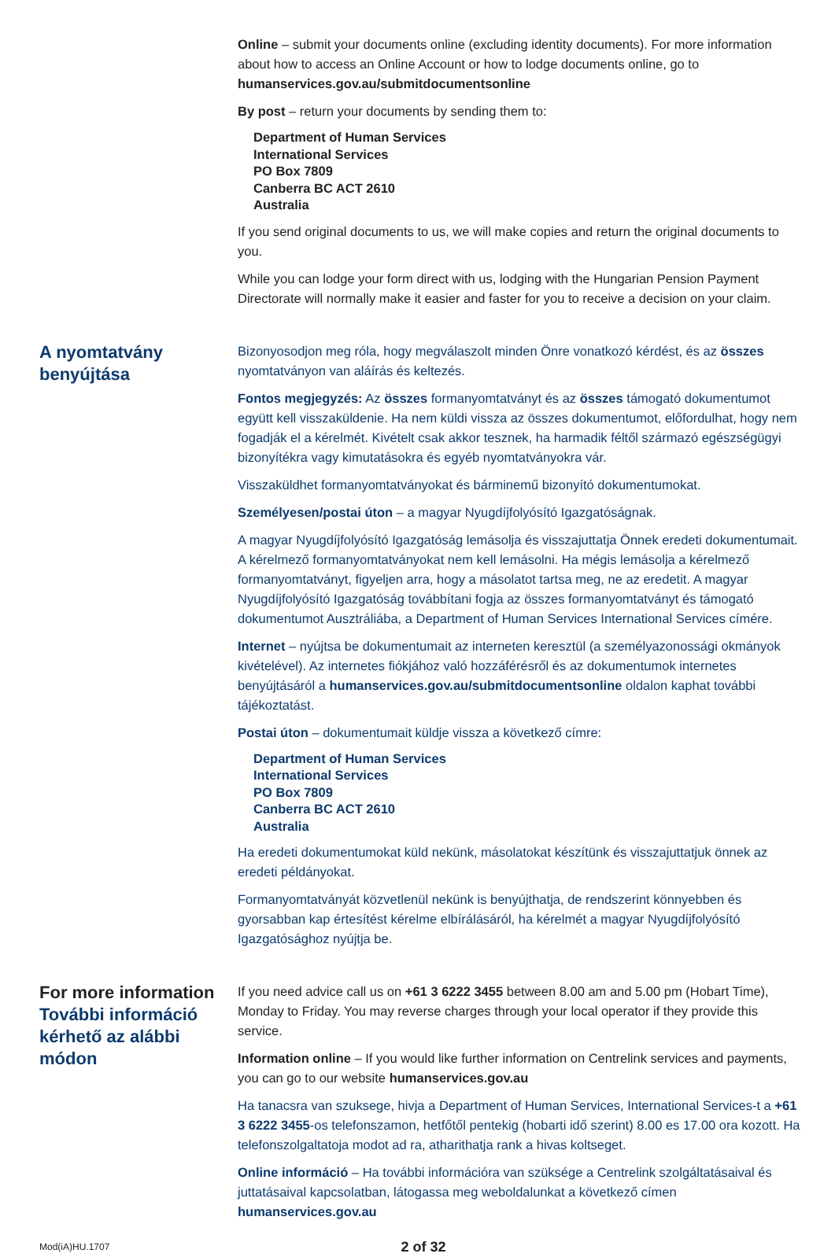Online – submit your documents online (excluding identity documents). For more information about how to access an Online Account or how to lodge documents online, go to humanservices.gov.au/submitdocumentsonline
By post – return your documents by sending them to:
Department of Human Services
International Services
PO Box 7809
Canberra BC ACT 2610
Australia
If you send original documents to us, we will make copies and return the original documents to you.
While you can lodge your form direct with us, lodging with the Hungarian Pension Payment Directorate will normally make it easier and faster for you to receive a decision on your claim.
A nyomtatvány benyújtása
Bizonyosodjon meg róla, hogy megválaszolt minden Önre vonatkozó kérdést, és az összes nyomtatványon van aláírás és keltezés.
Fontos megjegyzés: Az összes formanyomtatványt és az összes támogató dokumentumot együtt kell visszaküldenie. Ha nem küldi vissza az összes dokumentumot, előfordulhat, hogy nem fogadják el a kérelmét. Kivételt csak akkor tesznek, ha harmadik féltől származó egészségügyi bizonyítékra vagy kimutatásokra és egyéb nyomtatványokra vár.
Visszaküldhet formanyomtatványokat és bárminemű bizonyító dokumentumokat.
Személyesen/postai úton – a magyar Nyugdíjfolyósító Igazgatóságnak.
A magyar Nyugdíjfolyósító Igazgatóság lemásolja és visszajuttatja Önnek eredeti dokumentumait. A kérelmező formanyomtatványokat nem kell lemásolni. Ha mégis lemásolja a kérelmező formanyomtatványt, figyeljen arra, hogy a másolatot tartsa meg, ne az eredetit. A magyar Nyugdíjfolyósító Igazgatóság továbbítani fogja az összes formanyomtatványt és támogató dokumentumot Ausztráliába, a Department of Human Services International Services címére.
Internet – nyújtsa be dokumentumait az interneten keresztül (a személyazonossági okmányok kivételével). Az internetes fiókjához való hozzáférésről és az dokumentumok internetes benyújtásáról a humanservices.gov.au/submitdocumentsonline oldalon kaphat további tájékoztatást.
Postai úton – dokumentumait küldje vissza a következő címre:
Department of Human Services
International Services
PO Box 7809
Canberra BC ACT 2610
Australia
Ha eredeti dokumentumokat küld nekünk, másolatokat készítünk és visszajuttatjuk önnek az eredeti példányokat.
Formanyomtatványát közvetlenül nekünk is benyújthatja, de rendszerint könnyebben és gyorsabban kap értesítést kérelme elbírálásáról, ha kérelmét a magyar Nyugdíjfolyósító Igazgatósághoz nyújtja be.
For more information
További információ kérhető az alábbi módon
If you need advice call us on +61 3 6222 3455 between 8.00 am and 5.00 pm (Hobart Time), Monday to Friday. You may reverse charges through your local operator if they provide this service.
Information online – If you would like further information on Centrelink services and payments, you can go to our website humanservices.gov.au
Ha tanacsra van szuksege, hivja a Department of Human Services, International Services-t a +61 3 6222 3455-os telefonszamon, hetfőtől pentekig (hobarti idő szerint) 8.00 es 17.00 ora kozott. Ha telefonszolgaltatoja modot ad ra, atharithatja rank a hivas koltseget.
Online információ – Ha további információra van szüksége a Centrelink szolgáltatásaival és juttatásaival kapcsolatban, látogassa meg weboldalunkat a következő címen humanservices.gov.au
Mod(iA)HU.1707
2 of 32